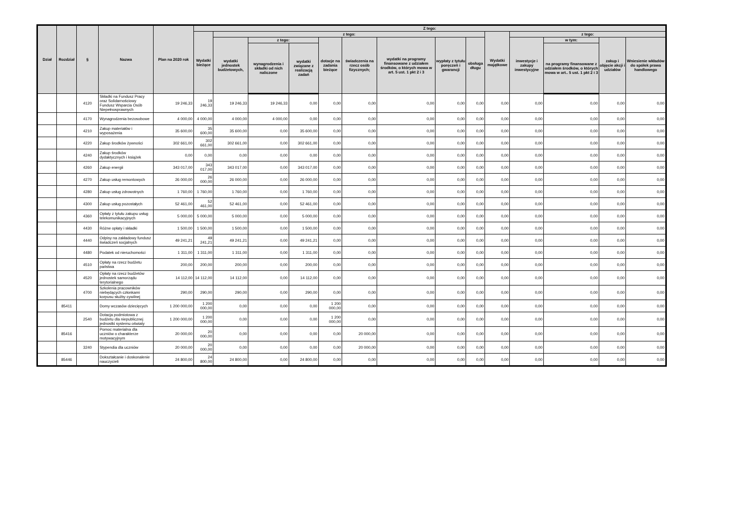| Dział | Rozdział | § | Nazwa | Plan na 2020 rok | Z tego: | | | | | | | | | | | | | |
| --- | --- | --- | --- | --- | --- | --- | --- | --- | --- | --- | --- | --- | --- | --- | --- | --- | --- | --- |
| | | | | | Wydatki bieżące | z tego: | | | | | | | | Wydatki majątkowe | z tego: | | | |
| | | | | | | wydatki jednostek budżetowych, | z tego: | | dotacje na zadania bieżące | świadczenia na rzecz osób fizycznych; | wydatki na programy finansowane z udziałem środków, o których mowa w art. 5 ust. 1 pkt 2 i 3 | wypłaty z tytułu poręczeń i gwarancji | obsługa długu | | inwestycje i zakupy inwestycyjne | w tym: | zakup i objęcie akcji i udziałów | Wniesienie wkładów do spółek prawa handlowego |
| | | | | | | | wynagrodzenia i składki od nich naliczone | wydatki związane z realizacją zadań | | | | | | | | na programy finansowane z udziałem środków, o których mowa w art.. 5 ust. 1 pkt 2 i 3 | | |
| | | 4120 | Składki na Fundusz Pracy oraz Solidarnościowy Fundusz Wsparcia Osób Niepełnosprawnych | 19 246,33 | 19 246,33 | 19 246,33 | 19 246,33 | 0,00 | 0,00 | 0,00 | 0,00 | 0,00 | 0,00 | 0,00 | 0,00 | 0,00 | 0,00 | 0,00 |
| | | 4170 | Wynagrodzenia bezosobowe | 4 000,00 | 4 000,00 | 4 000,00 | 4 000,00 | 0,00 | 0,00 | 0,00 | 0,00 | 0,00 | 0,00 | 0,00 | 0,00 | 0,00 | 0,00 | 0,00 |
| | | 4210 | Zakup materiałów i wyposażenia | 35 600,00 | 35 600,00 | 35 600,00 | 0,00 | 35 600,00 | 0,00 | 0,00 | 0,00 | 0,00 | 0,00 | 0,00 | 0,00 | 0,00 | 0,00 | 0,00 |
| | | 4220 | Zakup środków żywności | 302 661,00 | 302 661,00 | 302 661,00 | 0,00 | 302 661,00 | 0,00 | 0,00 | 0,00 | 0,00 | 0,00 | 0,00 | 0,00 | 0,00 | 0,00 | 0,00 |
| | | 4240 | Zakup środków dydaktycznych i książek | 0,00 | 0,00 | 0,00 | 0,00 | 0,00 | 0,00 | 0,00 | 0,00 | 0,00 | 0,00 | 0,00 | 0,00 | 0,00 | 0,00 | 0,00 |
| | | 4260 | Zakup energii | 343 017,00 | 343 017,00 | 343 017,00 | 0,00 | 343 017,00 | 0,00 | 0,00 | 0,00 | 0,00 | 0,00 | 0,00 | 0,00 | 0,00 | 0,00 | 0,00 |
| | | 4270 | Zakup usług remontowych | 26 000,00 | 26 000,00 | 26 000,00 | 0,00 | 26 000,00 | 0,00 | 0,00 | 0,00 | 0,00 | 0,00 | 0,00 | 0,00 | 0,00 | 0,00 | 0,00 |
| | | 4280 | Zakup usług zdrowotnych | 1 760,00 | 1 760,00 | 1 760,00 | 0,00 | 1 760,00 | 0,00 | 0,00 | 0,00 | 0,00 | 0,00 | 0,00 | 0,00 | 0,00 | 0,00 | 0,00 |
| | | 4300 | Zakup usług pozostałych | 52 461,00 | 52 461,00 | 52 461,00 | 0,00 | 52 461,00 | 0,00 | 0,00 | 0,00 | 0,00 | 0,00 | 0,00 | 0,00 | 0,00 | 0,00 | 0,00 |
| | | 4360 | Opłaty z tytułu zakupu usług telekomunikacyjnych | 5 000,00 | 5 000,00 | 5 000,00 | 0,00 | 5 000,00 | 0,00 | 0,00 | 0,00 | 0,00 | 0,00 | 0,00 | 0,00 | 0,00 | 0,00 | 0,00 |
| | | 4430 | Różne opłaty i składki | 1 500,00 | 1 500,00 | 1 500,00 | 0,00 | 1 500,00 | 0,00 | 0,00 | 0,00 | 0,00 | 0,00 | 0,00 | 0,00 | 0,00 | 0,00 | 0,00 |
| | | 4440 | Odpisy na zakładowy fundusz świadczeń socjalnych | 49 241,21 | 49 241,21 | 49 241,21 | 0,00 | 49 241,21 | 0,00 | 0,00 | 0,00 | 0,00 | 0,00 | 0,00 | 0,00 | 0,00 | 0,00 | 0,00 |
| | | 4480 | Podatek od nieruchomości | 1 311,00 | 1 311,00 | 1 311,00 | 0,00 | 1 311,00 | 0,00 | 0,00 | 0,00 | 0,00 | 0,00 | 0,00 | 0,00 | 0,00 | 0,00 | 0,00 |
| | | 4510 | Opłaty na rzecz budżetu państwa | 200,00 | 200,00 | 200,00 | 0,00 | 200,00 | 0,00 | 0,00 | 0,00 | 0,00 | 0,00 | 0,00 | 0,00 | 0,00 | 0,00 | 0,00 |
| | | 4520 | Opłaty na rzecz budżetów jednostek samorządu terytorialnego | 14 112,00 | 14 112,00 | 14 112,00 | 0,00 | 14 112,00 | 0,00 | 0,00 | 0,00 | 0,00 | 0,00 | 0,00 | 0,00 | 0,00 | 0,00 | 0,00 |
| | | 4700 | Szkolenia pracowników niebędących członkami korpusu służby cywilnej | 290,00 | 290,00 | 290,00 | 0,00 | 290,00 | 0,00 | 0,00 | 0,00 | 0,00 | 0,00 | 0,00 | 0,00 | 0,00 | 0,00 | 0,00 |
| | 85411 | | Domy wczasów dziecięcych | 1 200 000,00 | 1 200 000,00 | 0,00 | 0,00 | 0,00 | 1 200 000,00 | 0,00 | 0,00 | 0,00 | 0,00 | 0,00 | 0,00 | 0,00 | 0,00 | 0,00 |
| | | 2540 | Dotacja podmiotowa z budżetu dla niepublicznej jednostki systemu oświaty | 1 200 000,00 | 1 200 000,00 | 0,00 | 0,00 | 0,00 | 1 200 000,00 | 0,00 | 0,00 | 0,00 | 0,00 | 0,00 | 0,00 | 0,00 | 0,00 | 0,00 |
| | 85416 | | Pomoc materialna dla uczniów o charakterze motywacyjnym | 20 000,00 | 20 000,00 | 0,00 | 0,00 | 0,00 | 0,00 | 20 000,00 | 0,00 | 0,00 | 0,00 | 0,00 | 0,00 | 0,00 | 0,00 | 0,00 |
| | | 3240 | Stypendia dla uczniów | 20 000,00 | 20 000,00 | 0,00 | 0,00 | 0,00 | 0,00 | 20 000,00 | 0,00 | 0,00 | 0,00 | 0,00 | 0,00 | 0,00 | 0,00 | 0,00 |
| | 85446 | | Dokształcanie i doskonalenie nauczycieli | 24 800,00 | 24 800,00 | 24 800,00 | 0,00 | 24 800,00 | 0,00 | 0,00 | 0,00 | 0,00 | 0,00 | 0,00 | 0,00 | 0,00 | 0,00 | 0,00 |